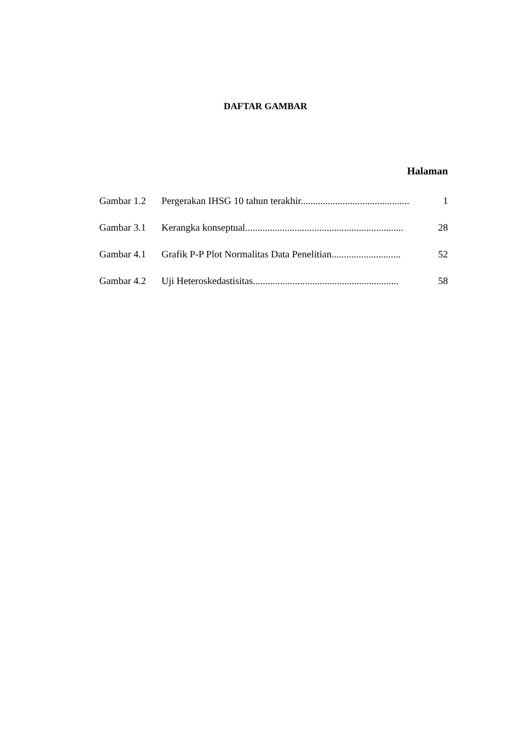DAFTAR GAMBAR
Halaman
| Gambar 1.2 | Pergerakan IHSG 10 tahun terakhir............................................ | 1 |
| Gambar 3.1 | Kerangka konseptual................................................................ | 28 |
| Gambar 4.1 | Grafik P-P Plot Normalitas Data Penelitian............................ | 52 |
| Gambar 4.2 | Uji Heteroskedastisitas........................................................... | 58 |